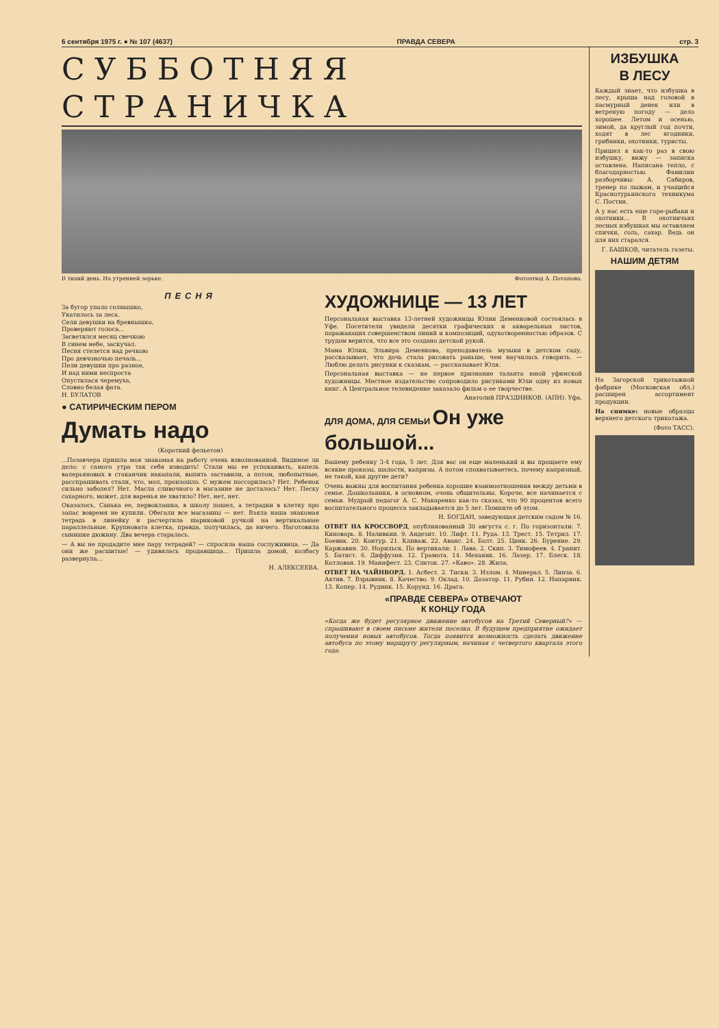6 сентября 1975 г. ● № 107 (4637) ПРАВДА СЕВЕРА стр. 3
СУББОТНЯЯ СТРАНИЧКА
В тихий день. На утренней зорьке. Фотоэтюд А. Потапова.
ПЕСНЯ
За бугор упало солнышко,
Укатилось за леса.
Сели девушки на бревнышко,
Проверяют голоса...
Засветился месяц свечкою
В синем небе, заскучал.
Песня стелется над речкою
Про девчоночью печаль...
Пели девушки про разное,
И над ними неспроста
Опустилася черемуха,
Словно белая фата.
Н. БУЛАТОВ
● САТИРИЧЕСКИМ ПЕРОМ
Думать надо
(Короткий фельетон)
...Позавчера пришла моя знакомая на работу очень взволнованной. Видимое ли дело: с самого утра так себя изводить! Стали мы ее успокаивать, капель валерьяновых в стаканчик накапали, выпить заставили, а потом, любопытные, расспрашивать стали, что, мол, произошло. С мужем поссорилась? Нет. Ребенок сильно заболел? Нет. Масла сливочного в магазине не досталось? Нет. Песку сахарного, может, для варенья не хватило? Нет, нет, нет.
Оказалось, Санька ее, первоклашка, в школу пошел, а тетрадки в клетку про запас вовремя не купили. Обегали все магазины — нет. Взяла наша знакомая тетрадь в линейку и расчертила шариковой ручкой на вертикальные параллельные. Крупновата клетка, правда, получилась, да ничего. Наготовила сынишке дюжину. Два вечера старалась.
— А вы не продадите мне пару тетрадей? — спросила наша сослуживица. — Да они же расшитые! — удивилась продавщица... Пришла домой, колбасу развернула...
Н. АЛЕКСЕЕВА.
ХУДОЖНИЦЕ — 13 ЛЕТ
Персональная выставка 13-летней художницы Юлии Деменковой состоялась в Уфе. Посетители увидели десятки графических и акварельных листов, поражающих совершенством линий и композиций, одухотворенностью образов. С трудом верится, что все это создано детской рукой.
Мама Юлии, Эльвира Деменкова, преподаватель музыки в детском саду, рассказывает, что дочь стала рисовать раньше, чем научилась говорить. — Люблю делать рисунки к сказкам, — рассказывает Юля.
Персональная выставка — не первое признание таланта юной уфимской художницы. Местное издательство сопроводило рисунками Юли одну из новых книг. А Центральное телевидение заказало фильм о ее творчестве.
Анатолий ПРАЗДНИКОВ. (АПН). Уфа.
ДЛЯ ДОМА, ДЛЯ СЕМЬИ Он уже большой...
Вашему ребенку 3-4 года, 5 лет. Для вас он еще маленький и вы прощаете ему всякие проказы, шалости, капризы. А потом спохватываетесь, почему капризный, не такой, как другие дети?
Очень важны для воспитания ребенка хорошие взаимоотношения между детьми в семье. Дошкольники, в основном, очень общительны. Короче, все начинается с семьи. Мудрый педагог А. С. Макаренко как-то сказал, что 90 процентов всего воспитательного процесса закладывается до 5 лет. Помните об этом.
Н. БОГДАН, заведующая детским садом № 16.
ОТВЕТ НА КРОССВОРД, опубликованный 30 августа с. г. По горизонтали: 7. Киноварь. 8. Наливкин. 9. Андезит. 10. Лифт. 11. Руда. 13. Трест. 15. Тетрил. 17. Боевик. 20. Контур. 21. Кливаж. 22. Аванс. 24. Болт. 25. Цинк. 26. Бурение. 29. Каржавин. 30. Норильск. По вертикали: 1. Лава. 2. Скип. 3. Тимофеев. 4. Гранит. 5. Батист. 6. Диффузия. 12. Грамота. 14. Механик. 16. Лазер. 17. Блеск. 18. Котлован. 19. Манифест. 23. Слиток. 27. «Каво». 28. Жила.
ОТВЕТ НА ЧАЙНВОРД. 1. Асбест. 2. Тиски. 3. Излом. 4. Минерал. 5. Линза. 6. Актив. 7. Взрывник. 8. Качество. 9. Оклад. 10. Дозатор. 11. Рубин. 12. Напарник. 13. Копер. 14. Рудник. 15. Корунд. 16. Драга.
«ПРАВДЕ СЕВЕРА» ОТВЕЧАЮТ
К КОНЦУ ГОДА
«Когда же будет регулярное движение автобусов на Третий Северный?» — спрашивают в своем письме жители поселка. В будущем предприятие ожидает получения новых автобусов. Тогда появится возможность сделать движение автобуса по этому маршруту регулярным, начиная с четвертого квартала этого года.
ИЗБУШКА
В ЛЕСУ
Каждый знает, что избушка в лесу, крыша над головой в пасмурный денек или в ветреную погоду — дело хорошее. Летом и осенью, зимой, да круглый год почти, ходят в лес ягодники, грибники, охотники, туристы.
Пришел я как-то раз в свою избушку, вижу — записка оставлена. Написана тепло, с благодарностью. Фамилии разборчивы: А. Сабиров, тренер по лыжам, и учащийся Краснотурьинского техникума С. Постин.
А у нас есть еще горе-рыбаки и охотники... В охотничьих лесных избушках мы оставляем спички, соль, сахар. Ведь он для них старался.
Г. БАШКОВ, читатель газеты.
НАШИМ ДЕТЯМ
На Загорской трикотажной фабрике (Московская обл.) расширен ассортимент продукции.
На снимке: новые образцы верхнего детского трикотажа.
(Фото ТАСС).